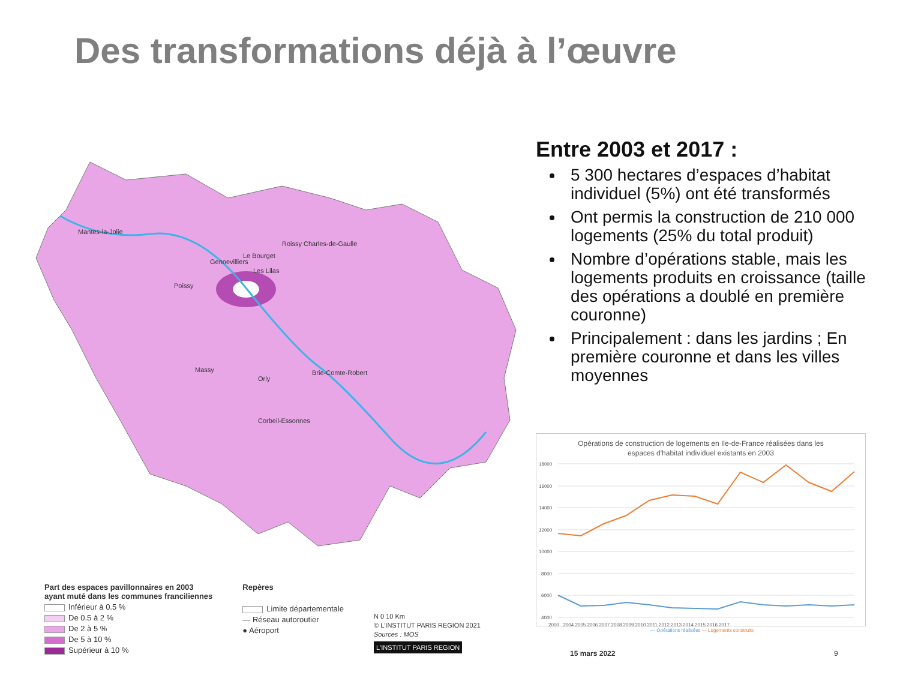Des transformations déjà à l’œuvre
Mantes-la-Jolie
Roissy Charles-de-Gaulle
Le Bourget
Gennevilliers
Poissy
Les Lilas
Massy
Orly
Brie-Comte-Robert
Corbeil-Essonnes
Part des espaces pavillonnaires en 2003
ayant muté dans les communes franciliennes
Inférieur à 0.5 %
De 0.5 à 2 %
De 2 à 5 %
De 5 à 10 %
Supérieur à 10 %
Repères
Limite départementale
— Réseau autoroutier
● Aéroport
N 0 10 Km
© L'INSTITUT PARIS REGION 2021
Sources : MOS
L'INSTITUT PARIS REGION
Entre 2003 et 2017 :
5 300 hectares d’espaces d’habitat individuel (5%) ont été transformés
Ont permis la construction de 210 000 logements (25% du total produit)
Nombre d’opérations stable, mais les logements produits en croissance (taille des opérations a doublé en première couronne)
Principalement : dans les jardins ; En première couronne et dans les villes moyennes
Opérations de construction de logements en Ile-de-France réalisées dans les
espaces d'habitat individuel existants en 2003
18000
16000
14000
12000
10000
8000
6000
4000
2000 2004 2005 2006 2007 2008 2009 2010 2011 2012 2013 2014 2015 2016 2017
— Opérations réalisées — Logements construits
15 mars 2022 9